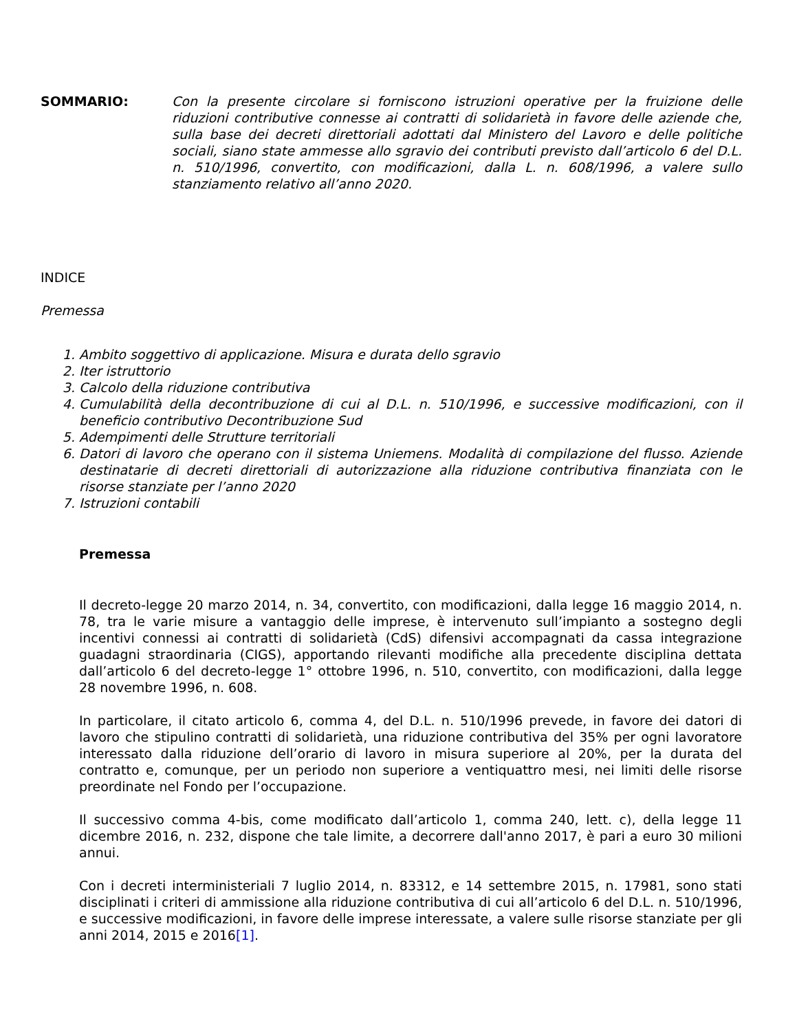SOMMARIO: Con la presente circolare si forniscono istruzioni operative per la fruizione delle riduzioni contributive connesse ai contratti di solidarietà in favore delle aziende che, sulla base dei decreti direttoriali adottati dal Ministero del Lavoro e delle politiche sociali, siano state ammesse allo sgravio dei contributi previsto dall’articolo 6 del D.L. n. 510/1996, convertito, con modificazioni, dalla L. n. 608/1996, a valere sullo stanziamento relativo all’anno 2020.
INDICE
Premessa
1. Ambito soggettivo di applicazione. Misura e durata dello sgravio
2. Iter istruttorio
3. Calcolo della riduzione contributiva
4. Cumulabilità della decontribuzione di cui al D.L. n. 510/1996, e successive modificazioni, con il beneficio contributivo Decontribuzione Sud
5. Adempimenti delle Strutture territoriali
6. Datori di lavoro che operano con il sistema Uniemens. Modalità di compilazione del flusso. Aziende destinatarie di decreti direttoriali di autorizzazione alla riduzione contributiva finanziata con le risorse stanziate per l’anno 2020
7. Istruzioni contabili
Premessa
Il decreto-legge 20 marzo 2014, n. 34, convertito, con modificazioni, dalla legge 16 maggio 2014, n. 78, tra le varie misure a vantaggio delle imprese, è intervenuto sull’impianto a sostegno degli incentivi connessi ai contratti di solidarietà (CdS) difensivi accompagnati da cassa integrazione guadagni straordinaria (CIGS), apportando rilevanti modifiche alla precedente disciplina dettata dall’articolo 6 del decreto-legge 1° ottobre 1996, n. 510, convertito, con modificazioni, dalla legge 28 novembre 1996, n. 608.
In particolare, il citato articolo 6, comma 4, del D.L. n. 510/1996 prevede, in favore dei datori di lavoro che stipulino contratti di solidarietà, una riduzione contributiva del 35% per ogni lavoratore interessato dalla riduzione dell’orario di lavoro in misura superiore al 20%, per la durata del contratto e, comunque, per un periodo non superiore a ventiquattro mesi, nei limiti delle risorse preordinate nel Fondo per l’occupazione.
Il successivo comma 4-bis, come modificato dall’articolo 1, comma 240, lett. c), della legge 11 dicembre 2016, n. 232, dispone che tale limite, a decorrere dall'anno 2017, è pari a euro 30 milioni annui.
Con i decreti interministeriali 7 luglio 2014, n. 83312, e 14 settembre 2015, n. 17981, sono stati disciplinati i criteri di ammissione alla riduzione contributiva di cui all’articolo 6 del D.L. n. 510/1996, e successive modificazioni, in favore delle imprese interessate, a valere sulle risorse stanziate per gli anni 2014, 2015 e 2016[1].